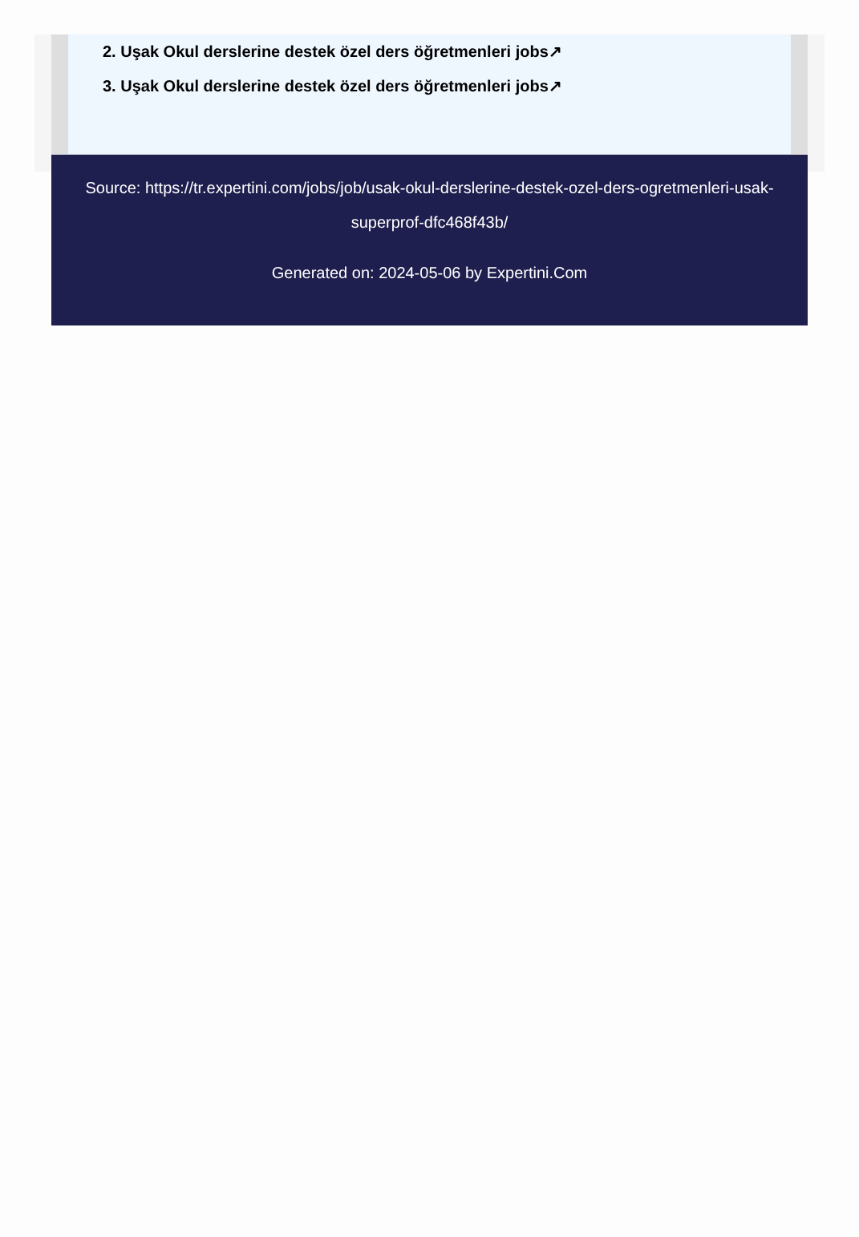2. Uşak Okul derslerine destek özel ders öğretmenleri jobs↗
3. Uşak Okul derslerine destek özel ders öğretmenleri jobs↗
Source: https://tr.expertini.com/jobs/job/usak-okul-derslerine-destek-ozel-ders-ogretmenleri-usak-superprof-dfc468f43b/
Generated on: 2024-05-06 by Expertini.Com